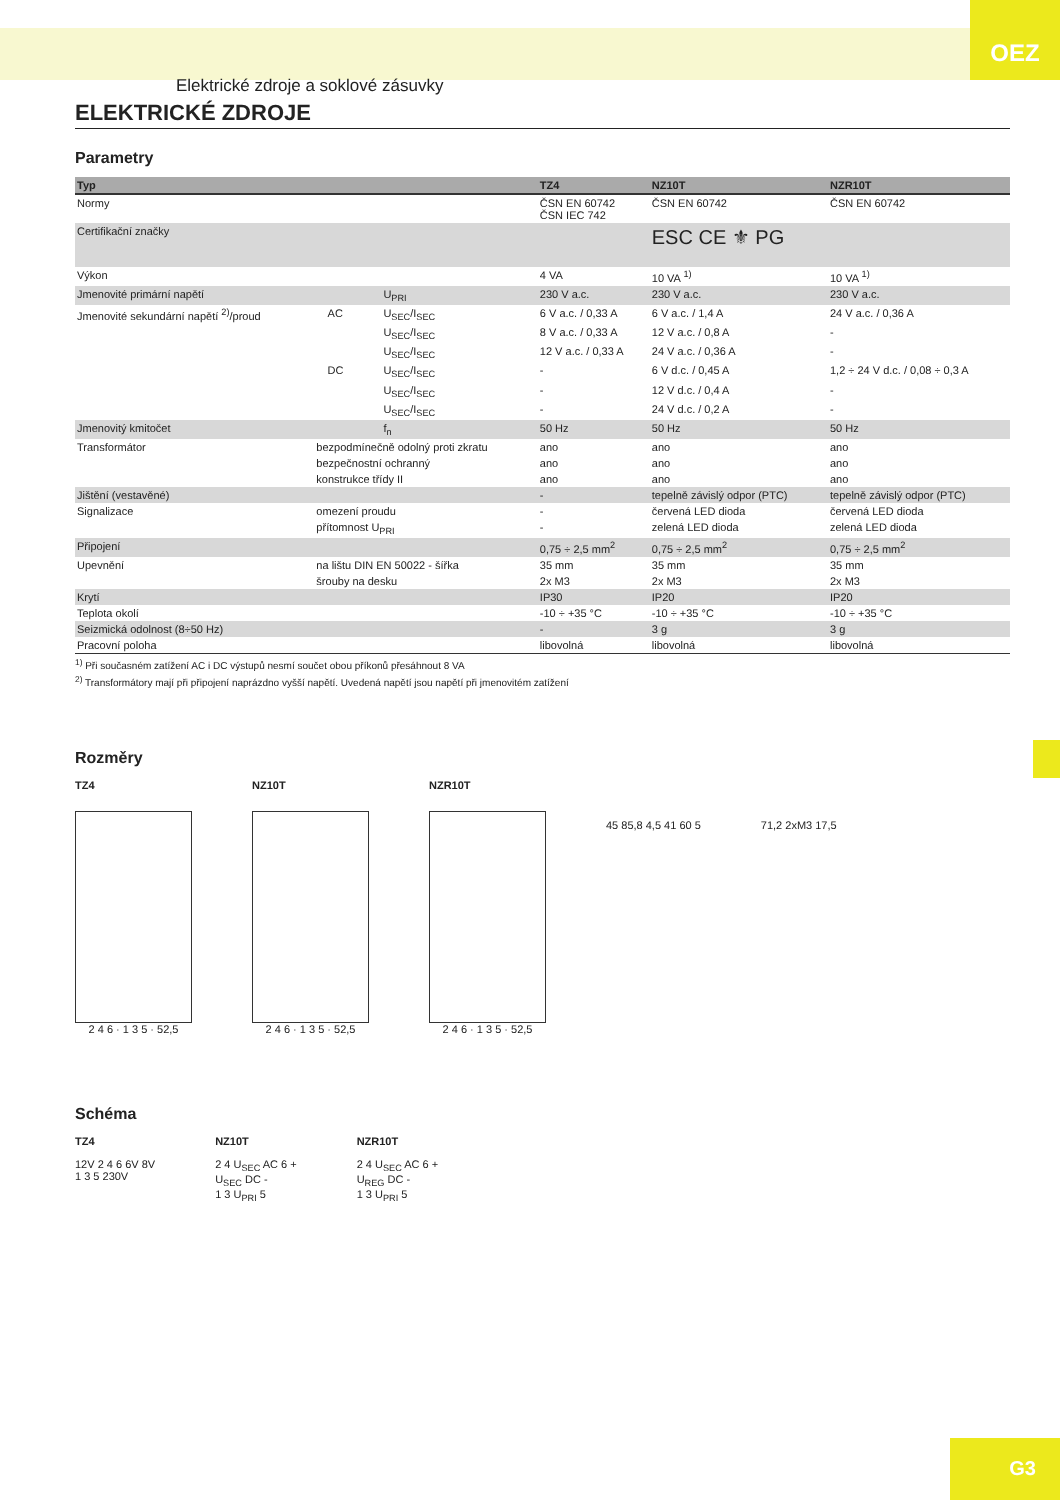Elektrické zdroje a soklové zásuvky
OEZ
ELEKTRICKÉ ZDROJE
Parametry
| Typ | | | | TZ4 | NZ10T | NZR10T |
| --- | --- | --- | --- | --- | --- | --- |
| Normy | | | | ČSN EN 60742 ČSN IEC 742 | ČSN EN 60742 | ČSN EN 60742 |
| Certifikační značky | | | | | ESC CE ⚜ PG | |
| Výkon | | | | 4 VA | 10 VA <sup>1)</sup> | 10 VA <sup>1)</sup> |
| Jmenovité primární napětí | | | U<sub>PRI</sub> | 230 V a.c. | 230 V a.c. | 230 V a.c. |
| Jmenovité sekundární napětí <sup>2)</sup>/proud | | AC | U<sub>SEC</sub>/I<sub>SEC</sub> | 6 V a.c. / 0,33 A | 6 V a.c. / 1,4 A | 24 V a.c. / 0,36 A |
| | | | U<sub>SEC</sub>/I<sub>SEC</sub> | 8 V a.c. / 0,33 A | 12 V a.c. / 0,8 A | - |
| | | | U<sub>SEC</sub>/I<sub>SEC</sub> | 12 V a.c. / 0,33 A | 24 V a.c. / 0,36 A | - |
| | | DC | U<sub>SEC</sub>/I<sub>SEC</sub> | - | 6 V d.c. / 0,45 A | 1,2 ÷ 24 V d.c. / 0,08 ÷ 0,3 A |
| | | | U<sub>SEC</sub>/I<sub>SEC</sub> | - | 12 V d.c. / 0,4 A | - |
| | | | U<sub>SEC</sub>/I<sub>SEC</sub> | - | 24 V d.c. / 0,2 A | - |
| Jmenovitý kmitočet | | | f<sub>n</sub> | 50 Hz | 50 Hz | 50 Hz |
| Transformátor | bezpodmínečně odolný proti zkratu | | | ano | ano | ano |
| | bezpečnostní ochranný | | | ano | ano | ano |
| | konstrukce třídy II | | | ano | ano | ano |
| Jištění (vestavěné) | | | | - | tepelně závislý odpor (PTC) | tepelně závislý odpor (PTC) |
| Signalizace | omezení proudu | | | - | červená LED dioda | červená LED dioda |
| | přítomnost U<sub>PRI</sub> | | | - | zelená LED dioda | zelená LED dioda |
| Připojení | | | | 0,75 ÷ 2,5 mm<sup>2</sup> | 0,75 ÷ 2,5 mm<sup>2</sup> | 0,75 ÷ 2,5 mm<sup>2</sup> |
| Upevnění | na lištu DIN EN 50022 - šířka | | | 35 mm | 35 mm | 35 mm |
| | šrouby na desku | | | 2x M3 | 2x M3 | 2x M3 |
| Krytí | | | | IP30 | IP20 | IP20 |
| Teplota okolí | | | | -10 ÷ +35 °C | -10 ÷ +35 °C | -10 ÷ +35 °C |
| Seizmická odolnost (8÷50 Hz) | | | | - | 3 g | 3 g |
| Pracovní poloha | | | | libovolná | libovolná | libovolná |
<sup>1)</sup> Při současném zatížení AC i DC výstupů nesmí součet obou příkonů přesáhnout 8 VA
<sup>2)</sup> Transformátory mají při připojení naprázdno vyšší napětí. Uvedená napětí jsou napětí při jmenovitém zatížení
Rozměry
TZ4
2 4 6 · 1 3 5 · 52,5
NZ10T
2 4 6 · 1 3 5 · 52,5
NZR10T
2 4 6 · 1 3 5 · 52,5
45 85,8 4,5 41 60 5 71,2 2xM3 17,5
Schéma
TZ4
12V 2 4 6 6V 8V
1 3 5 230V
NZ10T
2 4 U<sub>SEC</sub> AC 6 +
U<sub>SEC</sub> DC -
1 3 U<sub>PRI</sub> 5
NZR10T
2 4 U<sub>SEC</sub> AC 6 +
U<sub>REG</sub> DC -
1 3 U<sub>PRI</sub> 5
G3